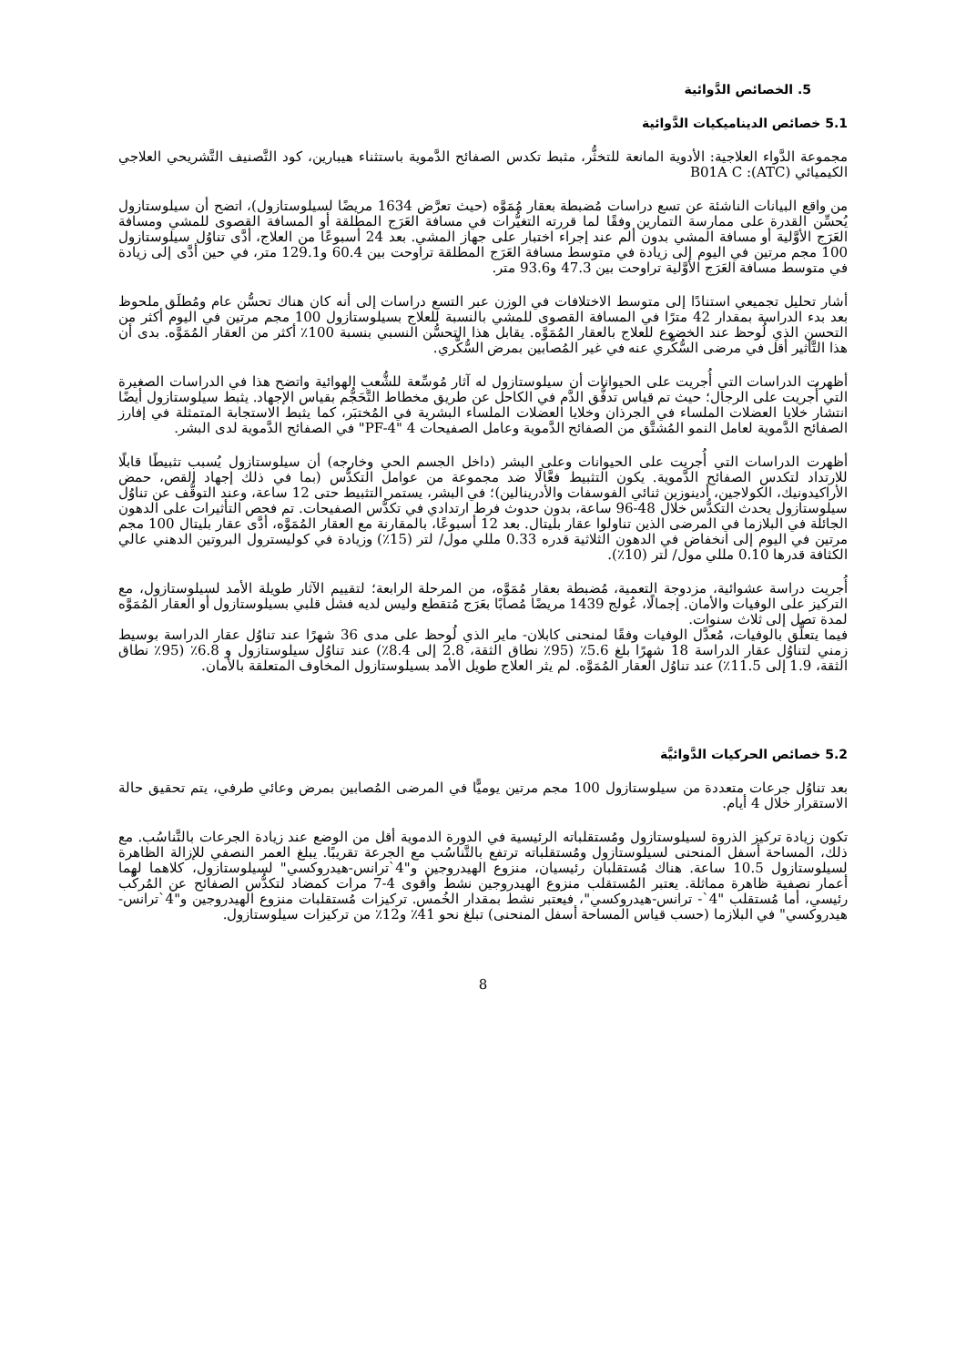5. الخصائص الدَّوائية
5.1 خصائص الديناميكيات الدَّوائية
مجموعة الدَّواء العلاجية: الأدوية المانعة للتخثُّر، مثبط تكدس الصفائح الدَّموية باستثناء هيبارين، كود التَّصنيف التَّشريحي العلاجي الكيميائي (ATC): B01A C
من واقع البيانات الناشئة عن تسع دراسات مُضبطة بعقار مُمَوَّه (حيث تعرَّض 1634 مريضًا لسيلوستازول)، اتضح أن سيلوستازول يُحسِّن القدرة على ممارسة التمارين وفقًا لما قررته التغيُّرات في مسافة العَرَج المطلقة أو المسافة القصوى للمشي ومسافة العَرَج الأوَّلية أو مسافة المشي بدون ألم عند إجراء اختبار على جهاز المشي. بعد 24 أسبوعًا من العلاج، أدَّى تناوُل سيلوستازول 100 مجم مرتين في اليوم إلى زيادة في متوسط مسافة العَرَج المطلقة تراوحت بين 60.4 و129.1 متر، في حين أدَّى إلى زيادة في متوسط مسافة العَرَج الأوَّلية تراوحت بين 47.3 و93.6 متر.
أشار تحليل تجميعي استنادًا إلى متوسط الاختلافات في الوزن عبر التسع دراسات إلى أنه كان هناك تحسُّن عام ومُطلَق ملحوظ بعد بدء الدراسة بمقدار 42 مترًا في المسافة القصوى للمشي بالنسبة للعلاج بسيلوستازول 100 مجم مرتين في اليوم أكثر من التحسن الذي لُوحظ عند الخضوع للعلاج بالعقار المُمَوَّه. يقابل هذا التحسُّن النسبي بنسبة 100٪ أكثر من العقار المُمَوَّه. بدى أن هذا التَّأثير أقل في مرضى السُّكَّري عنه في غير المُصابين بمرض السُّكَّري.
أظهرت الدراسات التي أُجريت على الحيوانات أن سيلوستازول له آثار مُوسِّعة للشُّعب الهوائية واتضح هذا في الدراسات الصغيرة التي أُجريت على الرجال؛ حيث تم قياس تدفُّق الدَّم في الكاحل عن طريق مخطاط التَّحَجُّم بقياس الإجهاد. يثبط سيلوستازول أيضًا انتشار خلايا العضلات الملساء في الجرذان وخلايا العضلات الملساء البشرية في المُختبَر، كما يثبط الاستجابة المتمثلة في إفارز الصفائح الدَّموية لعامل النمو المُشتَّق من الصفائح الدَّموية وعامل الصفيحات 4 "PF-4" في الصفائح الدَّموية لدى البشر.
أظهرت الدراسات التي أُجريت على الحيوانات وعلى البشر (داخل الجسم الحي وخارجه) أن سيلوستازول يُسبب تثبيطًا قابلًا للارتداد لتكدس الصفائح الدَّموية. يكون التثبيط فعَّالًا ضد مجموعة من عوامل التكدُّس (بما في ذلك إجهاد القص، حمض الأراكيدونيك، الكولاجين، أدينوزين ثنائي الفوسفات والأدرينالين)؛ في البشر، يستمر التثبيط حتى 12 ساعة، وعند التوقُّف عن تناوُل سيلوستازول يحدث التكدُّس خلال 48-96 ساعة، بدون حدوث فرط ارتدادي في تكدُّس الصفيحات. تم فحص التأثيرات على الدهون الجائلة في البلازما في المرضى الذين تناولوا عقار بليتال. بعد 12 أسبوعًا، بالمقارنة مع العقار المُمَوَّه، أدَّى عقار بليتال 100 مجم مرتين في اليوم إلى انخفاض في الدهون الثلاثية قدره 0.33 مللي مول/ لتر (15٪) وزيادة في كوليسترول البروتين الدهني عالي الكثافة قدرها 0.10 مللي مول/ لتر (10٪).
أُجريت دراسة عشوائية، مزدوجة التعمية، مُضبطة بعقار مُمَوَّه، من المرحلة الرابعة؛ لتقييم الآثار طويلة الأمد لسيلوستازول، مع التركيز على الوفيات والأمان. إجمالًا، عُولج 1439 مريضًا مُصابًا بعَرَج مُتقطع وليس لديه فشل قلبي بسيلوستازول أو العقار المُمَوَّه لمدة تصل إلى ثلاث سنوات.
فيما يتعلَّق بالوفيات، مُعدَّل الوفيات وفقًا لمنحنى كابلان- ماير الذي لُوحظ على مدى 36 شهرًا عند تناوُل عقار الدراسة بوسيط زمني لتناوُل عقار الدراسة 18 شهرًا بلغ 5.6٪ (95٪ نطاق الثقة، 2.8 إلى 8.4٪) عند تناوُل سيلوستازول و 6.8٪ (95٪ نطاق الثقة، 1.9 إلى 11.5٪) عند تناوُل العقار المُمَوَّه. لم يثر العلاج طويل الأمد بسيلوستازول المخاوف المتعلقة بالأمان.
5.2 خصائص الحركيات الدَّوائيَّة
بعد تناوُل جرعات متعددة من سيلوستازول 100 مجم مرتين يوميًّا في المرضى المُصابين بمرض وعائي طرفي، يتم تحقيق حالة الاستقرار خلال 4 أيام.
تكون زيادة تركيز الذروة لسيلوستازول ومُستقلباته الرئيسية في الدورة الدموية أقل من الوضع عند زيادة الجرعات بالتَّناسُب. مع ذلك، المساحة أسفل المنحنى لسيلوستازول ومُستقلباته ترتفع بالتَّناسُب مع الجرعة تقريبًا. يبلغ العمر النصفي للإزالة الظاهرة لسيلوستازول 10.5 ساعة. هناك مُستقلبان رئيسيان، منزوع الهيدروجين و"4`ترانس-هيدروكسي" لسيلوستازول، كلاهما لهما أعمار نصفية ظاهرة مماثلة. يعتبر المُستقلب منزوع الهيدروجين نشط وأقوى 4-7 مرات كمضاد لتكدُّس الصفائح عن المُركَّب رئيسي، أما مُستقلب "4`- ترانس-هيدروكسي"، فيعتبر نشط بمقدار الخُمس. تركيزات مُستقلبات منزوع الهيدروجين و"4`ترانس-هيدروكسي" في البلازما (حسب قياس المساحة أسفل المنحنى) تبلغ نحو 41٪ و12٪ من تركيزات سيلوستازول.
8